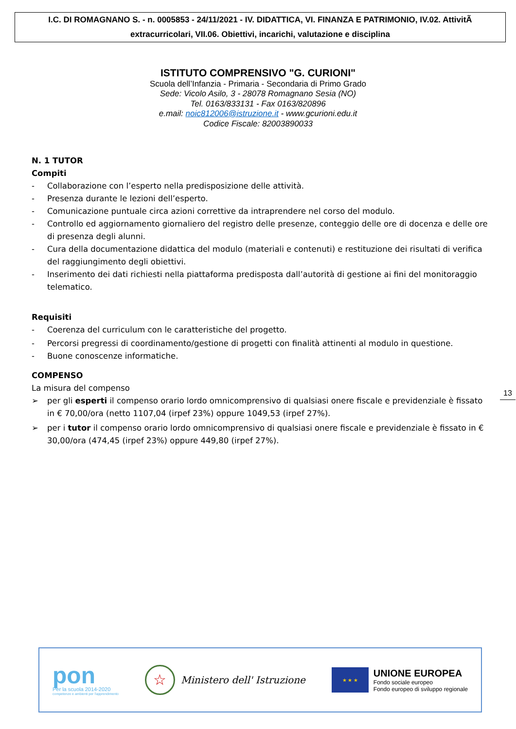I.C. DI ROMAGNANO S. - n. 0005853 - 24/11/2021 - IV. DIDATTICA, VI. FINANZA E PATRIMONIO, IV.02. AttivitÃ
extracurricolari, VII.06. Obiettivi, incarichi, valutazione e disciplina
ISTITUTO COMPRENSIVO "G. CURIONI"
Scuola dell’Infanzia - Primaria - Secondaria di Primo Grado
Sede: Vicolo Asilo, 3 - 28078 Romagnano Sesia (NO)
Tel. 0163/833131 - Fax 0163/820896
e.mail: noic812006@istruzione.it - www.gcurioni.edu.it
Codice Fiscale: 82003890033
N. 1 TUTOR
Compiti
- Collaborazione con l’esperto nella predisposizione delle attività.
- Presenza durante le lezioni dell’esperto.
- Comunicazione puntuale circa azioni correttive da intraprendere nel corso del modulo.
- Controllo ed aggiornamento giornaliero del registro delle presenze, conteggio delle ore di docenza e delle ore di presenza degli alunni.
- Cura della documentazione didattica del modulo (materiali e contenuti) e restituzione dei risultati di verifica del raggiungimento degli obiettivi.
- Inserimento dei dati richiesti nella piattaforma predisposta dall’autorità di gestione ai fini del monitoraggio telematico.
Requisiti
- Coerenza del curriculum con le caratteristiche del progetto.
- Percorsi pregressi di coordinamento/gestione di progetti con finalità attinenti al modulo in questione.
- Buone conoscenze informatiche.
COMPENSO
La misura del compenso
➢ per gli esperti il compenso orario lordo omnicomprensivo di qualsiasi onere fiscale e previdenziale è fissato in € 70,00/ora (netto 1107,04 (irpef 23%) oppure 1049,53 (irpef 27%).
➢ per i tutor il compenso orario lordo omnicomprensivo di qualsiasi onere fiscale e previdenziale è fissato in € 30,00/ora (474,45 (irpef 23%) oppure 449,80 (irpef 27%).
13
pon
Per la scuola 2014-2020
competenze e ambienti per l'apprendimento
☆
Ministero dell' Istruzione
★ ★ ★
UNIONE EUROPEA
Fondo sociale europeo
Fondo europeo di sviluppo regionale